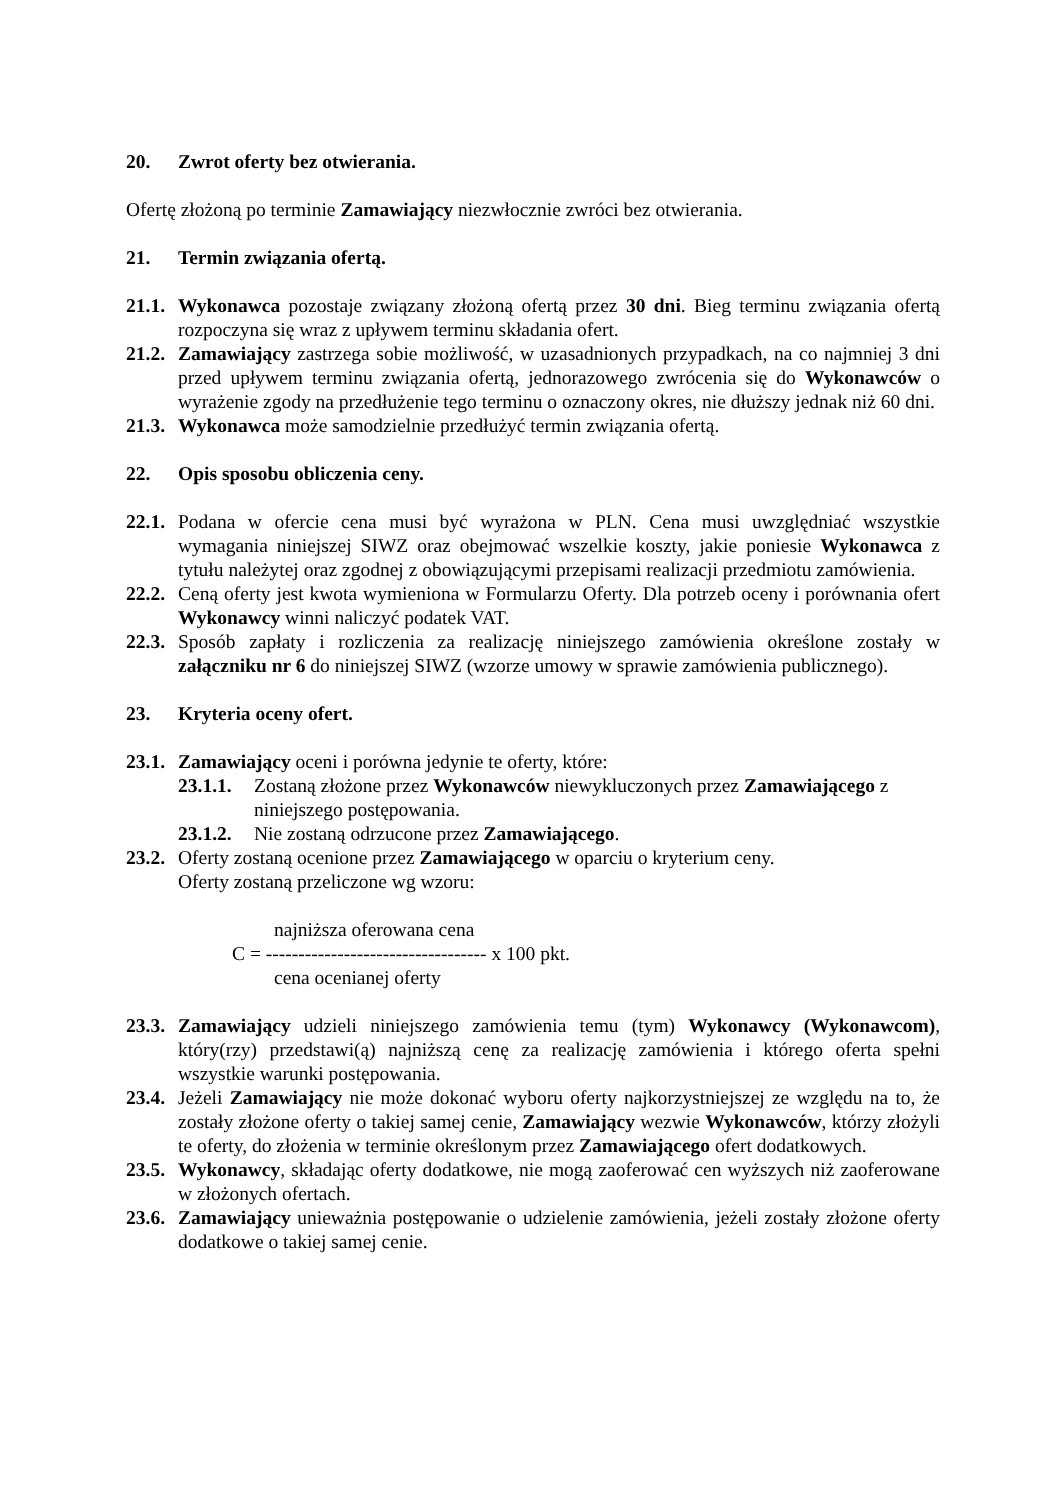20. Zwrot oferty bez otwierania.
Ofertę złożoną po terminie Zamawiający niezwłocznie zwróci bez otwierania.
21. Termin związania ofertą.
21.1. Wykonawca pozostaje związany złożoną ofertą przez 30 dni. Bieg terminu związania ofertą rozpoczyna się wraz z upływem terminu składania ofert.
21.2. Zamawiający zastrzega sobie możliwość, w uzasadnionych przypadkach, na co najmniej 3 dni przed upływem terminu związania ofertą, jednorazowego zwrócenia się do Wykonawców o wyrażenie zgody na przedłużenie tego terminu o oznaczony okres, nie dłuższy jednak niż 60 dni.
21.3. Wykonawca może samodzielnie przedłużyć termin związania ofertą.
22. Opis sposobu obliczenia ceny.
22.1. Podana w ofercie cena musi być wyrażona w PLN. Cena musi uwzględniać wszystkie wymagania niniejszej SIWZ oraz obejmować wszelkie koszty, jakie poniesie Wykonawca z tytułu należytej oraz zgodnej z obowiązującymi przepisami realizacji przedmiotu zamówienia.
22.2. Ceną oferty jest kwota wymieniona w Formularzu Oferty. Dla potrzeb oceny i porównania ofert Wykonawcy winni naliczyć podatek VAT.
22.3. Sposób zapłaty i rozliczenia za realizację niniejszego zamówienia określone zostały w załączniku nr 6 do niniejszej SIWZ (wzorze umowy w sprawie zamówienia publicznego).
23. Kryteria oceny ofert.
23.1. Zamawiający oceni i porówna jedynie te oferty, które:
23.1.1. Zostaną złożone przez Wykonawców niewykluczonych przez Zamawiającego z niniejszego postępowania.
23.1.2. Nie zostaną odrzucone przez Zamawiającego.
23.2. Oferty zostaną ocenione przez Zamawiającego w oparciu o kryterium ceny.
Oferty zostaną przeliczone wg wzoru:
najniższa oferowana cena
C = ---------------------------------- x 100 pkt.
cena ocenianej oferty
23.3. Zamawiający udzieli niniejszego zamówienia temu (tym) Wykonawcy (Wykonawcom), który(rzy) przedstawi(ą) najniższą cenę za realizację zamówienia i którego oferta spełni wszystkie warunki postępowania.
23.4. Jeżeli Zamawiający nie może dokonać wyboru oferty najkorzystniejszej ze względu na to, że zostały złożone oferty o takiej samej cenie, Zamawiający wezwie Wykonawców, którzy złożyli te oferty, do złożenia w terminie określonym przez Zamawiającego ofert dodatkowych.
23.5. Wykonawcy, składając oferty dodatkowe, nie mogą zaoferować cen wyższych niż zaoferowane w złożonych ofertach.
23.6. Zamawiający unieważnia postępowanie o udzielenie zamówienia, jeżeli zostały złożone oferty dodatkowe o takiej samej cenie.